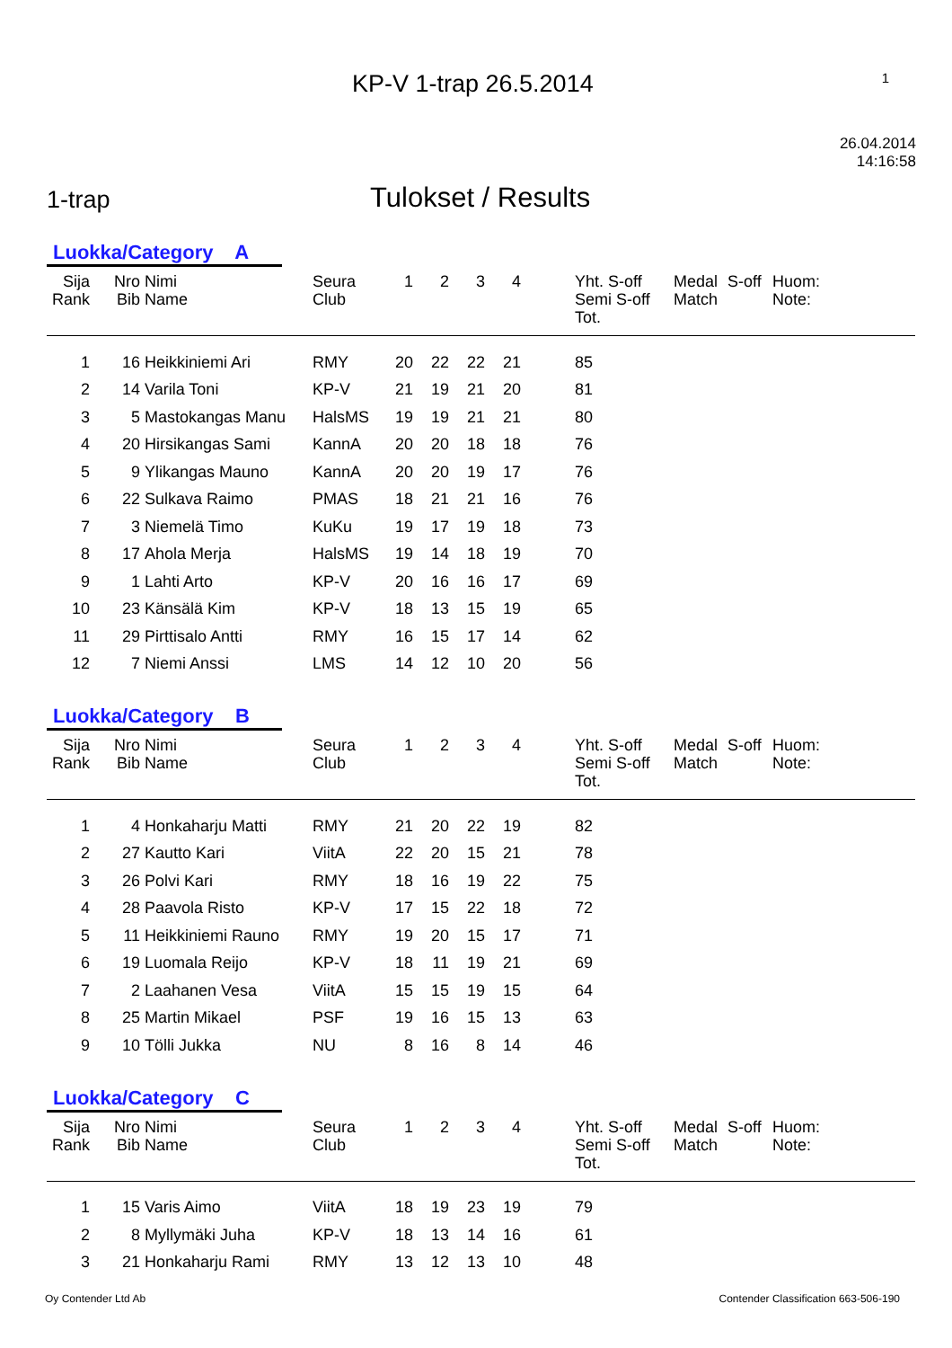KP-V 1-trap 26.5.2014 1
1-trap Tulokset / Results 26.04.2014
14:16:58
Luokka/Category A
| Sija Rank | Nro Bib | Nimi Name | Seura Club | 1 | 2 | 3 | 4 | | Yht. S-off Semi S-off Tot. | Medal Match | S-off | Huom: Note: |
| --- | --- | --- | --- | --- | --- | --- | --- | --- | --- | --- | --- | --- |
| 1 | 16 | Heikkiniemi Ari | RMY | 20 | 22 | 22 | 21 | | 85 | | | |
| 2 | 14 | Varila Toni | KP-V | 21 | 19 | 21 | 20 | | 81 | | | |
| 3 | 5 | Mastokangas Manu | HalsMS | 19 | 19 | 21 | 21 | | 80 | | | |
| 4 | 20 | Hirsikangas Sami | KannA | 20 | 20 | 18 | 18 | | 76 | | | |
| 5 | 9 | Ylikangas Mauno | KannA | 20 | 20 | 19 | 17 | | 76 | | | |
| 6 | 22 | Sulkava Raimo | PMAS | 18 | 21 | 21 | 16 | | 76 | | | |
| 7 | 3 | Niemelä Timo | KuKu | 19 | 17 | 19 | 18 | | 73 | | | |
| 8 | 17 | Ahola Merja | HalsMS | 19 | 14 | 18 | 19 | | 70 | | | |
| 9 | 1 | Lahti Arto | KP-V | 20 | 16 | 16 | 17 | | 69 | | | |
| 10 | 23 | Känsälä Kim | KP-V | 18 | 13 | 15 | 19 | | 65 | | | |
| 11 | 29 | Pirttisalo Antti | RMY | 16 | 15 | 17 | 14 | | 62 | | | |
| 12 | 7 | Niemi Anssi | LMS | 14 | 12 | 10 | 20 | | 56 | | | |
Luokka/Category B
| Sija Rank | Nro Bib | Nimi Name | Seura Club | 1 | 2 | 3 | 4 | | Yht. S-off Semi S-off Tot. | Medal Match | S-off | Huom: Note: |
| --- | --- | --- | --- | --- | --- | --- | --- | --- | --- | --- | --- | --- |
| 1 | 4 | Honkaharju Matti | RMY | 21 | 20 | 22 | 19 | | 82 | | | |
| 2 | 27 | Kautto Kari | ViitA | 22 | 20 | 15 | 21 | | 78 | | | |
| 3 | 26 | Polvi Kari | RMY | 18 | 16 | 19 | 22 | | 75 | | | |
| 4 | 28 | Paavola Risto | KP-V | 17 | 15 | 22 | 18 | | 72 | | | |
| 5 | 11 | Heikkiniemi Rauno | RMY | 19 | 20 | 15 | 17 | | 71 | | | |
| 6 | 19 | Luomala Reijo | KP-V | 18 | 11 | 19 | 21 | | 69 | | | |
| 7 | 2 | Laahanen Vesa | ViitA | 15 | 15 | 19 | 15 | | 64 | | | |
| 8 | 25 | Martin Mikael | PSF | 19 | 16 | 15 | 13 | | 63 | | | |
| 9 | 10 | Tölli Jukka | NU | 8 | 16 | 8 | 14 | | 46 | | | |
Luokka/Category C
| Sija Rank | Nro Bib | Nimi Name | Seura Club | 1 | 2 | 3 | 4 | | Yht. S-off Semi S-off Tot. | Medal Match | S-off | Huom: Note: |
| --- | --- | --- | --- | --- | --- | --- | --- | --- | --- | --- | --- | --- |
| 1 | 15 | Varis Aimo | ViitA | 18 | 19 | 23 | 19 | | 79 | | | |
| 2 | 8 | Myllymäki Juha | KP-V | 18 | 13 | 14 | 16 | | 61 | | | |
| 3 | 21 | Honkaharju Rami | RMY | 13 | 12 | 13 | 10 | | 48 | | | |
Oy Contender Ltd Ab Contender Classification 663-506-190